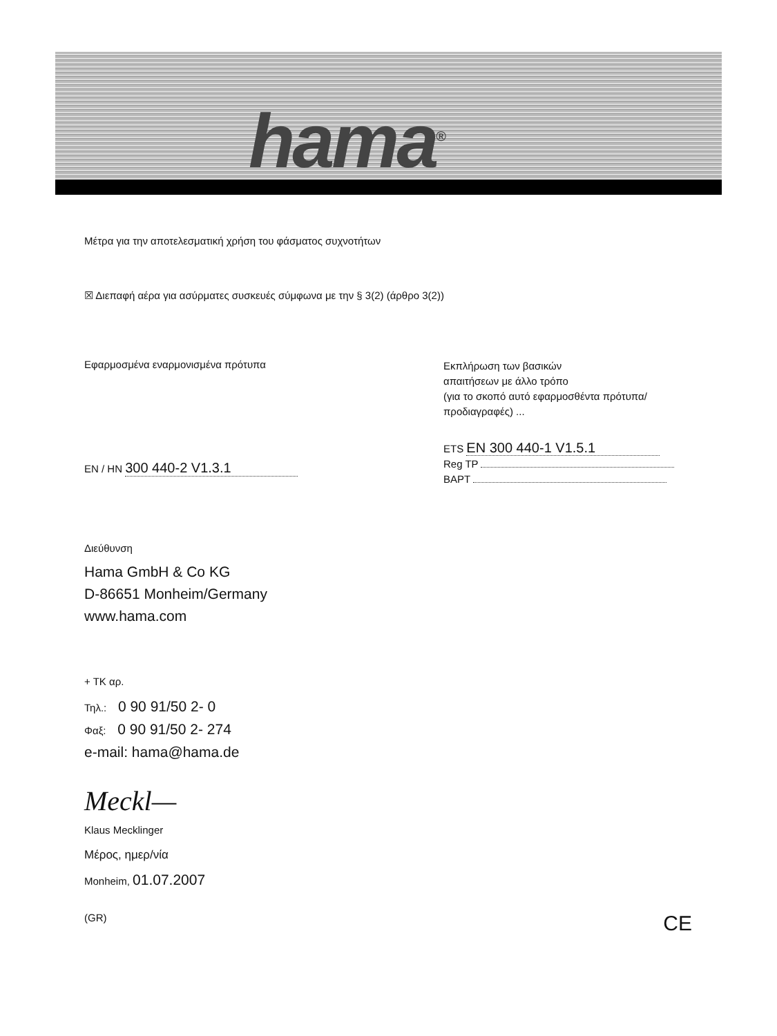hama<sup>®</sup>
Μέτρα για την αποτελεσματική χρήση του φάσματος συχνοτήτων
☒ Διεπαφή αέρα για ασύρματες συσκευές σύμφωνα με την § 3(2) (άρθρο 3(2))
Εφαρμοσμένα εναρμονισμένα πρότυπα
EN / HN 300 440-2 V1.3.1
Εκπλήρωση των βασικών
απαιτήσεων με άλλο τρόπο
(για το σκοπό αυτό εφαρμοσθέντα πρότυπα/
προδιαγραφές) ...
ETS EN 300 440-1 V1.5.1
Reg TP
BAPT
Διεύθυνση
Hama GmbH & Co KG
D-86651 Monheim/Germany
www.hama.com
+ TK αρ.
Τηλ.: 0 90 91/50 2- 0
Φαξ: 0 90 91/50 2- 274
e-mail: hama@hama.de
Meckl—
Klaus Mecklinger
Μέρος, ημερ/νία
Monheim, 01.07.2007
(GR) CE